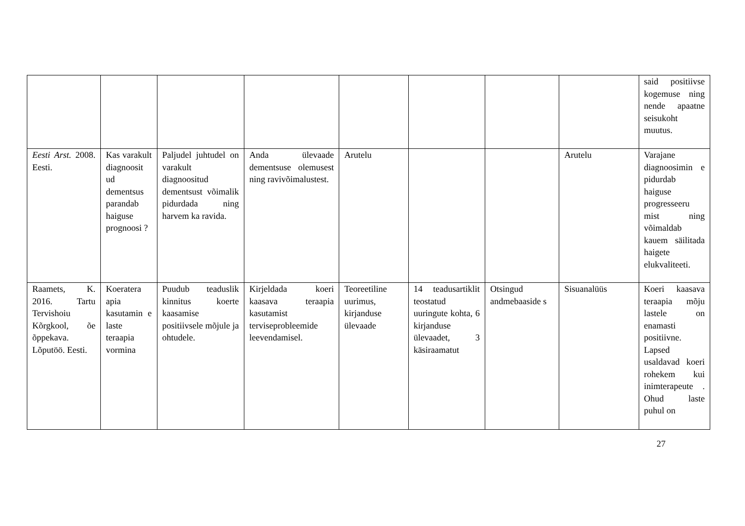| | | | | | | | | said positiivse kogemuse ning nende apaatne seisukoht muutus. |
| Eesti Arst. 2008. Eesti. | Kas varakult diagnoosit ud dementsus parandab haiguse prognoosi ? | Paljudel juhtudel on varakult diagnoositud dementsust võimalik pidurdada ning harvem ka ravida. | Anda ülevaade dementsuse olemusest ning ravivõimalustest. | Arutelu | | | Arutelu | Varajane diagnoosimin e pidurdab haiguse progresseeru mist ning võimaldab kauem säilitada haigete elukvaliteeti. |
| Raamets, K. 2016. Tartu Tervishoiu Kõrgkool, õe õppekava. Lõputöö. Eesti. | Koeratera apia kasutamin e laste teraapia vormina | Puudub teaduslik kinnitus koerte kaasamise positiivsele mõjule ja ohtudele. | Kirjeldada koeri kaasava teraapia kasutamist terviseprobleemide leevendamisel. | Teoreetiline uurimus, kirjanduse ülevaade | 14 teadusartiklit teostatud uuringute kohta, 6 kirjanduse ülevaadet, 3 käsiraamatut | Otsingud andmebaaside s | Sisuanalüüs | Koeri kaasava teraapia mõju lastele on enamasti positiivne. Lapsed usaldavad koeri rohekem kui inimterapeute . Ohud laste puhul on |
27